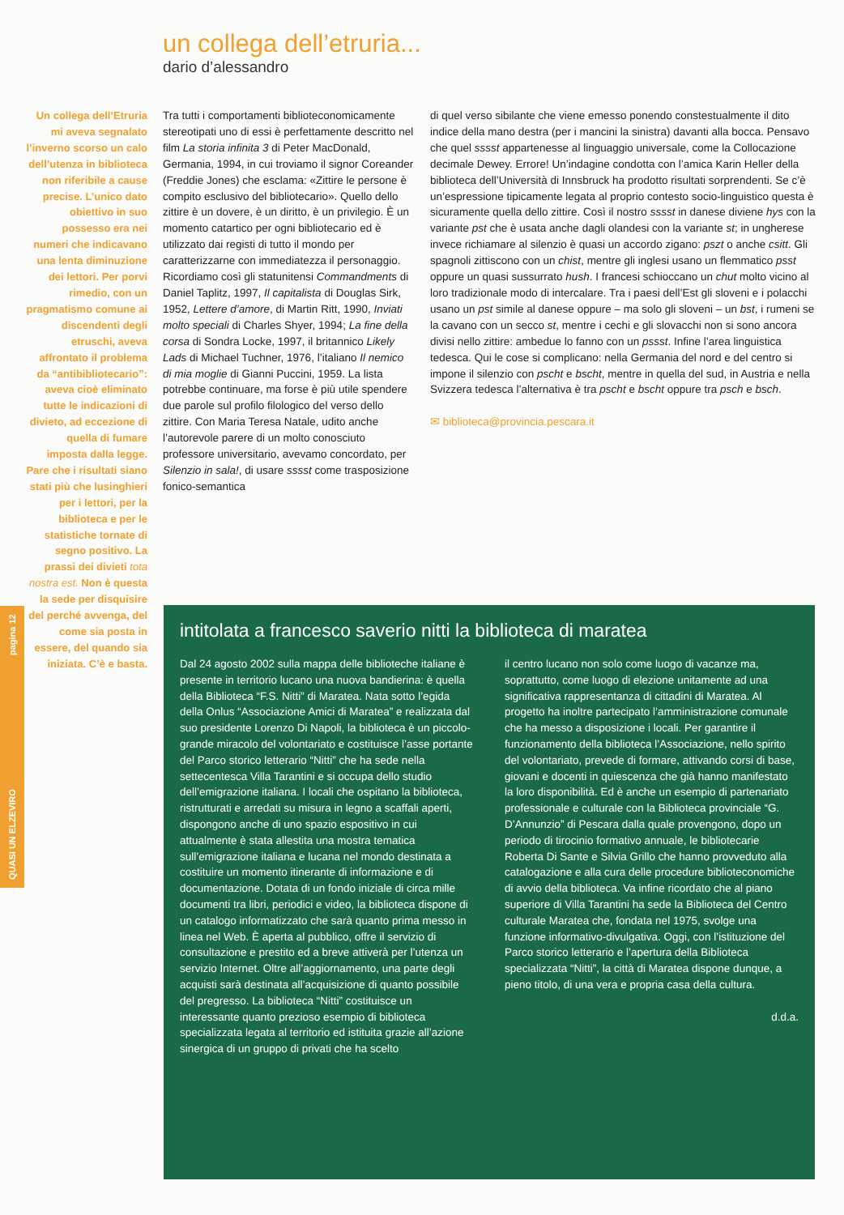un collega dell’etruria...
dario d’alessandro
Un collega dell’Etruria mi aveva segnalato l’inverno scorso un calo dell’utenza in biblioteca non riferibile a cause precise. L’unico dato obiettivo in suo possesso era nei numeri che indicavano una lenta diminuzione dei lettori. Per porvi rimedio, con un pragmatismo comune ai discendenti degli etruschi, aveva affrontato il problema da “antibibliotecario”: aveva cioè eliminato tutte le indicazioni di divieto, ad eccezione di quella di fumare imposta dalla legge. Pare che i risultati siano stati più che lusinghieri per i lettori, per la biblioteca e per le statistiche tornate di segno positivo. La prassi dei divieti tota nostra est. Non è questa la sede per disquisire del perché avvenga, del come sia posta in essere, del quando sia iniziata. C’è e basta.
Tra tutti i comportamenti biblioteconomicamente stereotipati uno di essi è perfettamente descritto nel film La storia infinita 3 di Peter MacDonald, Germania, 1994, in cui troviamo il signor Coreander (Freddie Jones) che esclama: «Zittire le persone è compito esclusivo del bibliotecario». Quello dello zittire è un dovere, è un diritto, è un privilegio. È un momento catartico per ogni bibliotecario ed è utilizzato dai registi di tutto il mondo per caratterizzarne con immediatezza il personaggio. Ricordiamo così gli statunitensi Commandments di Daniel Taplitz, 1997, Il capitalista di Douglas Sirk, 1952, Lettere d’amore, di Martin Ritt, 1990, Inviati molto speciali di Charles Shyer, 1994; La fine della corsa di Sondra Locke, 1997, il britannico Likely Lads di Michael Tuchner, 1976, l’italiano Il nemico di mia moglie di Gianni Puccini, 1959. La lista potrebbe continuare, ma forse è più utile spendere due parole sul profilo filologico del verso dello zittire. Con Maria Teresa Natale, udito anche l’autorevole parere di un molto conosciuto professore universitario, avevamo concordato, per Silenzio in sala!, di usare sssst come trasposizione fonico-semantica
di quel verso sibilante che viene emesso ponendo constestualmente il dito indice della mano destra (per i mancini la sinistra) davanti alla bocca. Pensavo che quel sssst appartenesse al linguaggio universale, come la Collocazione decimale Dewey. Errore! Un’indagine condotta con l’amica Karin Heller della biblioteca dell’Università di Innsbruck ha prodotto risultati sorprendenti. Se c’è un’espressione tipicamente legata al proprio contesto socio-linguistico questa è sicuramente quella dello zittire. Così il nostro sssst in danese diviene hys con la variante pst che è usata anche dagli olandesi con la variante st; in ungherese invece richiamare al silenzio è quasi un accordo zigano: pszt o anche csitt. Gli spagnoli zittiscono con un chist, mentre gli inglesi usano un flemmatico psst oppure un quasi sussurrato hush. I francesi schioccano un chut molto vicino al loro tradizionale modo di intercalare. Tra i paesi dell’Est gli sloveni e i polacchi usano un pst simile al danese oppure – ma solo gli sloveni – un bst, i rumeni se la cavano con un secco st, mentre i cechi e gli slovacchi non si sono ancora divisi nello zittire: ambedue lo fanno con un pssst. Infine l’area linguistica tedesca. Qui le cose si complicano: nella Germania del nord e del centro si impone il silenzio con pscht e bscht, mentre in quella del sud, in Austria e nella Svizzera tedesca l’alternativa è tra pscht e bscht oppure tra psch e bsch.
✉ biblioteca@provincia.pescara.it
QUASI UN ELZEVIRO pagina 12
intitolata a francesco saverio nitti la biblioteca di maratea
Dal 24 agosto 2002 sulla mappa delle biblioteche italiane è presente in territorio lucano una nuova bandierina: è quella della Biblioteca “F.S. Nitti” di Maratea. Nata sotto l’egida della Onlus “Associazione Amici di Maratea” e realizzata dal suo presidente Lorenzo Di Napoli, la biblioteca è un piccolo-grande miracolo del volontariato e costituisce l’asse portante del Parco storico letterario “Nitti” che ha sede nella settecentesca Villa Tarantini e si occupa dello studio dell’emigrazione italiana. I locali che ospitano la biblioteca, ristrutturati e arredati su misura in legno a scaffali aperti, dispongono anche di uno spazio espositivo in cui attualmente è stata allestita una mostra tematica sull’emigrazione italiana e lucana nel mondo destinata a costituire un momento itinerante di informazione e di documentazione. Dotata di un fondo iniziale di circa mille documenti tra libri, periodici e video, la biblioteca dispone di un catalogo informatizzato che sarà quanto prima messo in linea nel Web. È aperta al pubblico, offre il servizio di consultazione e prestito ed a breve attiverà per l’utenza un servizio Internet. Oltre all’aggiornamento, una parte degli acquisti sarà destinata all’acquisizione di quanto possibile del pregresso. La biblioteca “Nitti” costituisce un interessante quanto prezioso esempio di biblioteca specializzata legata al territorio ed istituita grazie all’azione sinergica di un gruppo di privati che ha scelto
il centro lucano non solo come luogo di vacanze ma, soprattutto, come luogo di elezione unitamente ad una significativa rappresentanza di cittadini di Maratea. Al progetto ha inoltre partecipato l’amministrazione comunale che ha messo a disposizione i locali. Per garantire il funzionamento della biblioteca l’Associazione, nello spirito del volontariato, prevede di formare, attivando corsi di base, giovani e docenti in quiescenza che già hanno manifestato la loro disponibilità. Ed è anche un esempio di partenariato professionale e culturale con la Biblioteca provinciale “G. D’Annunzio” di Pescara dalla quale provengono, dopo un periodo di tirocinio formativo annuale, le bibliotecarie Roberta Di Sante e Silvia Grillo che hanno provveduto alla catalogazione e alla cura delle procedure biblioteconomiche di avvio della biblioteca. Va infine ricordato che al piano superiore di Villa Tarantini ha sede la Biblioteca del Centro culturale Maratea che, fondata nel 1975, svolge una funzione informativo-divulgativa. Oggi, con l’istituzione del Parco storico letterario e l’apertura della Biblioteca specializzata “Nitti”, la città di Maratea dispone dunque, a pieno titolo, di una vera e propria casa della cultura.
d.d.a.